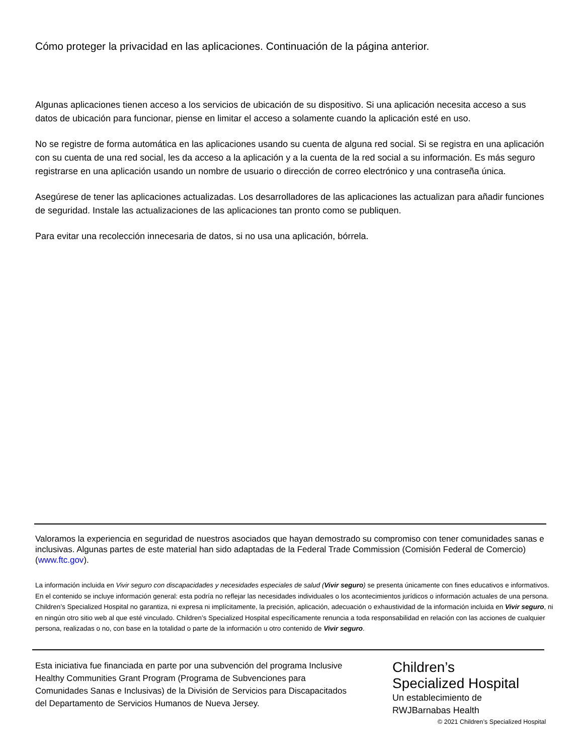Cómo proteger la privacidad en las aplicaciones. Continuación de la página anterior.
Algunas aplicaciones tienen acceso a los servicios de ubicación de su dispositivo. Si una aplicación necesita acceso a sus datos de ubicación para funcionar, piense en limitar el acceso a solamente cuando la aplicación esté en uso.
No se registre de forma automática en las aplicaciones usando su cuenta de alguna red social. Si se registra en una aplicación con su cuenta de una red social, les da acceso a la aplicación y a la cuenta de la red social a su información. Es más seguro registrarse en una aplicación usando un nombre de usuario o dirección de correo electrónico y una contraseña única.
Asegúrese de tener las aplicaciones actualizadas. Los desarrolladores de las aplicaciones las actualizan para añadir funciones de seguridad. Instale las actualizaciones de las aplicaciones tan pronto como se publiquen.
Para evitar una recolección innecesaria de datos, si no usa una aplicación, bórrela.
Valoramos la experiencia en seguridad de nuestros asociados que hayan demostrado su compromiso con tener comunidades sanas e inclusivas. Algunas partes de este material han sido adaptadas de la Federal Trade Commission (Comisión Federal de Comercio) (www.ftc.gov).
La información incluida en Vivir seguro con discapacidades y necesidades especiales de salud (Vivir seguro) se presenta únicamente con fines educativos e informativos. En el contenido se incluye información general: esta podría no reflejar las necesidades individuales o los acontecimientos jurídicos o información actuales de una persona. Children’s Specialized Hospital no garantiza, ni expresa ni implícitamente, la precisión, aplicación, adecuación o exhaustividad de la información incluida en Vivir seguro, ni en ningún otro sitio web al que esté vinculado. Children’s Specialized Hospital específicamente renuncia a toda responsabilidad en relación con las acciones de cualquier persona, realizadas o no, con base en la totalidad o parte de la información u otro contenido de Vivir seguro.
Esta iniciativa fue financiada en parte por una subvención del programa Inclusive Healthy Communities Grant Program (Programa de Subvenciones para Comunidades Sanas e Inclusivas) de la División de Servicios para Discapacitados del Departamento de Servicios Humanos de Nueva Jersey.
Children’s
Specialized Hospital
Un establecimiento de
RWJBarnabas Health
© 2021 Children’s Specialized Hospital